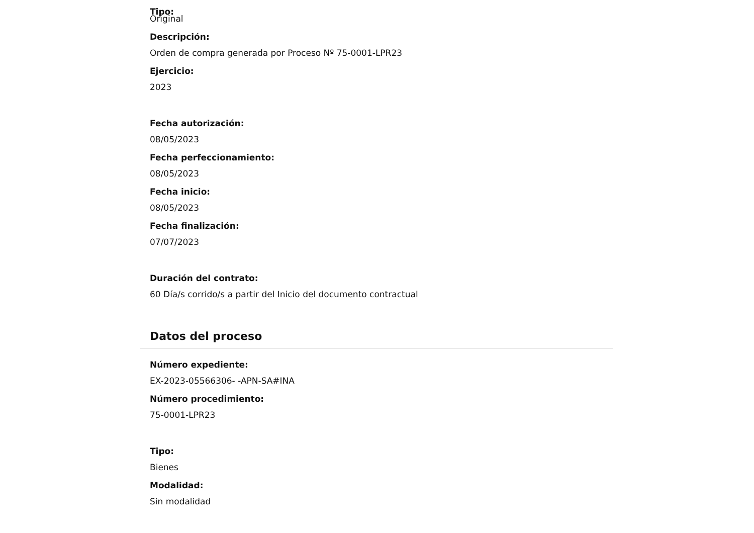Tipo:
Original
Descripción:
Orden de compra generada por Proceso Nº 75-0001-LPR23
Ejercicio:
2023
Fecha autorización:
08/05/2023
Fecha perfeccionamiento:
08/05/2023
Fecha inicio:
08/05/2023
Fecha finalización:
07/07/2023
Duración del contrato:
60 Día/s corrido/s a partir del Inicio del documento contractual
Datos del proceso
Número expediente:
EX-2023-05566306- -APN-SA#INA
Número procedimiento:
75-0001-LPR23
Tipo:
Bienes
Modalidad:
Sin modalidad